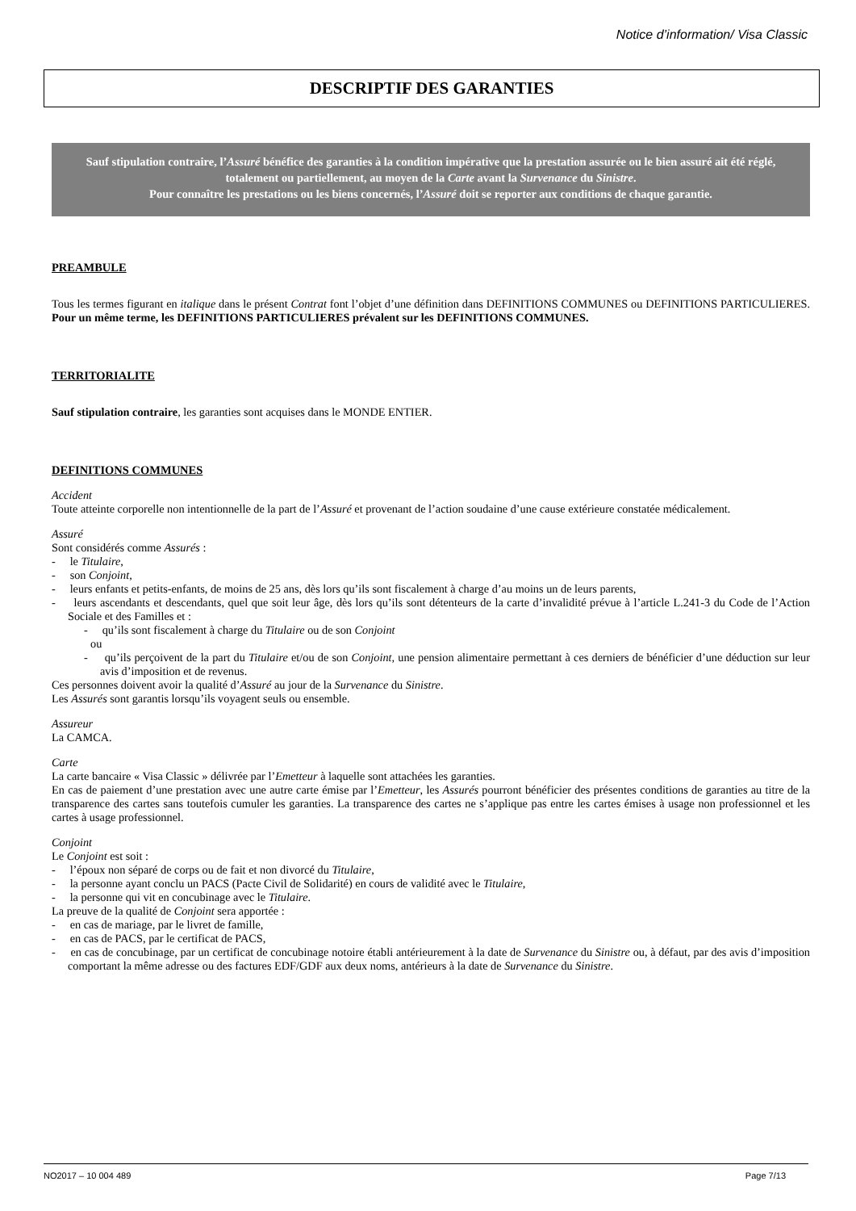Notice d’information/ Visa Classic
DESCRIPTIF DES GARANTIES
Sauf stipulation contraire, l’Assuré bénéfice des garanties à la condition impérative que la prestation assurée ou le bien assuré ait été réglé, totalement ou partiellement, au moyen de la Carte avant la Survenance du Sinistre.
Pour connaître les prestations ou les biens concernés, l’Assuré doit se reporter aux conditions de chaque garantie.
PREAMBULE
Tous les termes figurant en italique dans le présent Contrat font l’objet d’une définition dans DEFINITIONS COMMUNES ou DEFINITIONS PARTICULIERES. Pour un même terme, les DEFINITIONS PARTICULIERES prévalent sur les DEFINITIONS COMMUNES.
TERRITORIALITE
Sauf stipulation contraire, les garanties sont acquises dans le MONDE ENTIER.
DEFINITIONS COMMUNES
Accident
Toute atteinte corporelle non intentionnelle de la part de l’Assuré et provenant de l’action soudaine d’une cause extérieure constatée médicalement.
Assuré
Sont considérés comme Assurés :
- le Titulaire,
- son Conjoint,
- leurs enfants et petits-enfants, de moins de 25 ans, dès lors qu’ils sont fiscalement à charge d’au moins un de leurs parents,
- leurs ascendants et descendants, quel que soit leur âge, dès lors qu’ils sont détenteurs de la carte d’invalidité prévue à l’article L.241-3 du Code de l’Action Sociale et des Familles et :
- qu’ils sont fiscalement à charge du Titulaire ou de son Conjoint
ou
- qu’ils perçoivent de la part du Titulaire et/ou de son Conjoint, une pension alimentaire permettant à ces derniers de bénéficier d’une déduction sur leur avis d’imposition et de revenus.
Ces personnes doivent avoir la qualité d’Assuré au jour de la Survenance du Sinistre.
Les Assurés sont garantis lorsqu’ils voyagent seuls ou ensemble.
Assureur
La CAMCA.
Carte
La carte bancaire « Visa Classic » délivrée par l’Emetteur à laquelle sont attachées les garanties.
En cas de paiement d’une prestation avec une autre carte émise par l’Emetteur, les Assurés pourront bénéficier des présentes conditions de garanties au titre de la transparence des cartes sans toutefois cumuler les garanties. La transparence des cartes ne s’applique pas entre les cartes émises à usage non professionnel et les cartes à usage professionnel.
Conjoint
Le Conjoint est soit :
- l’époux non séparé de corps ou de fait et non divorcé du Titulaire,
- la personne ayant conclu un PACS (Pacte Civil de Solidarité) en cours de validité avec le Titulaire,
- la personne qui vit en concubinage avec le Titulaire.
La preuve de la qualité de Conjoint sera apportée :
- en cas de mariage, par le livret de famille,
- en cas de PACS, par le certificat de PACS,
- en cas de concubinage, par un certificat de concubinage notoire établi antérieurement à la date de Survenance du Sinistre ou, à défaut, par des avis d’imposition comportant la même adresse ou des factures EDF/GDF aux deux noms, antérieurs à la date de Survenance du Sinistre.
NO2017 – 10 004 489 Page 7/13